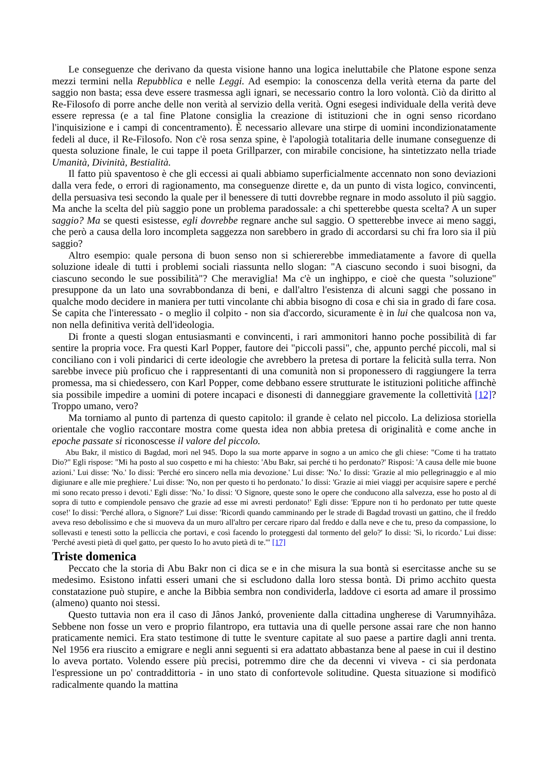Le conseguenze che derivano da questa visione hanno una logica ineluttabile che Platone espone senza mezzi termini nella Repubblica e nelle Leggi. Ad esempio: la conoscenza della verità eterna da parte del saggio non basta; essa deve essere trasmessa agli ignari, se necessario contro la loro volontà. Ciò da diritto al Re-Filosofo di porre anche delle non verità al servizio della verità. Ogni esegesi individuale della verità deve essere repressa (e a tal fine Platone consiglia la creazione di istituzioni che in ogni senso ricordano l'inquisizione e i campi di concentramento). È necessario allevare una stirpe di uomini incondizionatamente fedeli al duce, il Re-Filosofo. Non c'è rosa senza spine, è l'apologià totalitaria delle inumane conseguenze di questa soluzione finale, le cui tappe il poeta Grillparzer, con mirabile concisione, ha sintetizzato nella triade Umanità, Divinità, Bestialità.
Il fatto più spaventoso è che gli eccessi ai quali abbiamo superficialmente accennato non sono deviazioni dalla vera fede, o errori di ragionamento, ma conseguenze dirette e, da un punto di vista logico, convincenti, della persuasiva tesi secondo la quale per il benessere di tutti dovrebbe regnare in modo assoluto il più saggio. Ma anche la scelta del più saggio pone un problema paradossale: a chi spetterebbe questa scelta? A un super saggio? Ma se questi esistesse, egli dovrebbe regnare anche sul saggio. O spetterebbe invece ai meno saggi, che però a causa della loro incompleta saggezza non sarebbero in grado di accordarsi su chi fra loro sia il più saggio?
Altro esempio: quale persona di buon senso non si schiererebbe immediatamente a favore di quella soluzione ideale di tutti i problemi sociali riassunta nello slogan: "A ciascuno secondo i suoi bisogni, da ciascuno secondo le sue possibilità"? Che meraviglia! Ma c'è un inghippo, e cioè che questa "soluzione" presuppone da un lato una sovrabbondanza di beni, e dall'altro l'esistenza di alcuni saggi che possano in qualche modo decidere in maniera per tutti vincolante chi abbia bisogno di cosa e chi sia in grado di fare cosa. Se capita che l'interessato - o meglio il colpito - non sia d'accordo, sicuramente è in lui che qualcosa non va, non nella definitiva verità dell'ideologia.
Di fronte a questi slogan entusiasmanti e convincenti, i rari ammonitori hanno poche possibilità di far sentire la propria voce. Fra questi Karl Popper, fautore dei "piccoli passi", che, appunto perché piccoli, mal si conciliano con i voli pindarici di certe ideologie che avrebbero la pretesa di portare la felicità sulla terra. Non sarebbe invece più proficuo che i rappresentanti di una comunità non si proponessero di raggiungere la terra promessa, ma si chiedessero, con Karl Popper, come debbano essere strutturate le istituzioni politiche affinchè sia possibile impedire a uomini di potere incapaci e disonesti di danneggiare gravemente la collettività [12]? Troppo umano, vero?
Ma torniamo al punto di partenza di questo capitolo: il grande è celato nel piccolo. La deliziosa storiella orientale che voglio raccontare mostra come questa idea non abbia pretesa di originalità e come anche in epoche passate si riconoscesse il valore del piccolo.
Abu Bakr, il mistico di Bagdad, morì nel 945. Dopo la sua morte apparve in sogno a un amico che gli chiese: "Come ti ha trattato Dio?" Egli rispose: "Mi ha posto al suo cospetto e mi ha chiesto: 'Abu Bakr, sai perché ti ho perdonato?' Risposi: 'A causa delle mie buone azioni.' Lui disse: 'No.' Io dissi: 'Perché ero sincero nella mia devozione.' Lui disse: 'No.' Io dissi: 'Grazie al mio pellegrinaggio e al mio digiunare e alle mie preghiere.' Lui disse: 'No, non per questo ti ho perdonato.' Io dissi: 'Grazie ai miei viaggi per acquisire sapere e perché mi sono recato presso i devoti.' Egli disse: 'No.' Io dissi: 'O Signore, queste sono le opere che conducono alla salvezza, esse ho posto al di sopra di tutto e compiendole pensavo che grazie ad esse mi avresti perdonato!' Egli disse: 'Eppure non ti ho perdonato per tutte queste cose!' Io dissi: 'Perché allora, o Signore?' Lui disse: 'Ricordi quando camminando per le strade di Bagdad trovasti un gattino, che il freddo aveva reso debolissimo e che si muoveva da un muro all'altro per cercare riparo dal freddo e dalla neve e che tu, preso da compassione, lo sollevasti e tenesti sotto la pelliccia che portavi, e così facendo lo proteggesti dal tormento del gelo?' Io dissi: 'Sì, lo ricordo.' Lui disse: 'Perché avesti pietà di quel gatto, per questo Io ho avuto pietà di te.'" [17]
Triste domenica
Peccato che la storia di Abu Bakr non ci dica se e in che misura la sua bontà si esercitasse anche su se medesimo. Esistono infatti esseri umani che si escludono dalla loro stessa bontà. Di primo acchito questa constatazione può stupire, e anche la Bibbia sembra non condividerla, laddove ci esorta ad amare il prossimo (almeno) quanto noi stessi.
Questo tuttavia non era il caso di Jânos Jankó, proveniente dalla cittadina ungherese di Varumnyihâza. Sebbene non fosse un vero e proprio filantropo, era tuttavia una di quelle persone assai rare che non hanno praticamente nemici. Era stato testimone di tutte le sventure capitate al suo paese a partire dagli anni trenta. Nel 1956 era riuscito a emigrare e negli anni seguenti si era adattato abbastanza bene al paese in cui il destino lo aveva portato. Volendo essere più precisi, potremmo dire che da decenni vi viveva - ci sia perdonata l'espressione un po' contraddittoria - in uno stato di confortevole solitudine. Questa situazione si modificò radicalmente quando la mattina